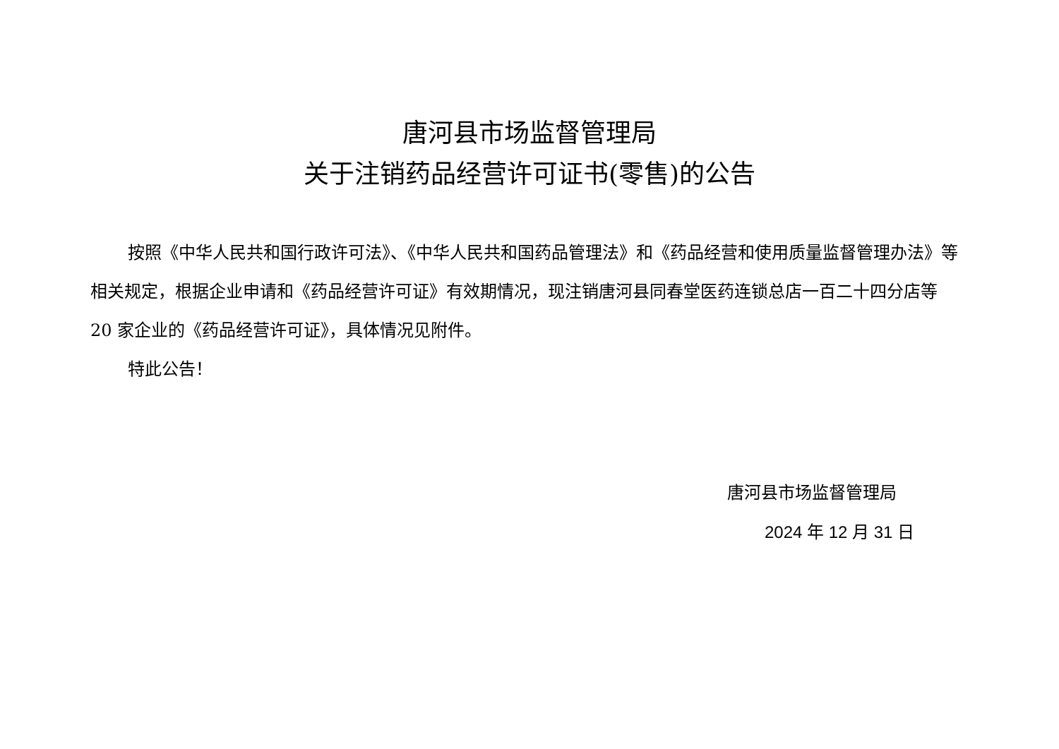唐河县市场监督管理局
关于注销药品经营许可证书(零售)的公告
按照《中华人民共和国行政许可法》、《中华人民共和国药品管理法》和《药品经营和使用质量监督管理办法》等相关规定，根据企业申请和《药品经营许可证》有效期情况，现注销唐河县同春堂医药连锁总店一百二十四分店等 20 家企业的《药品经营许可证》，具体情况见附件。
特此公告！
唐河县市场监督管理局
2024 年 12 月 31 日